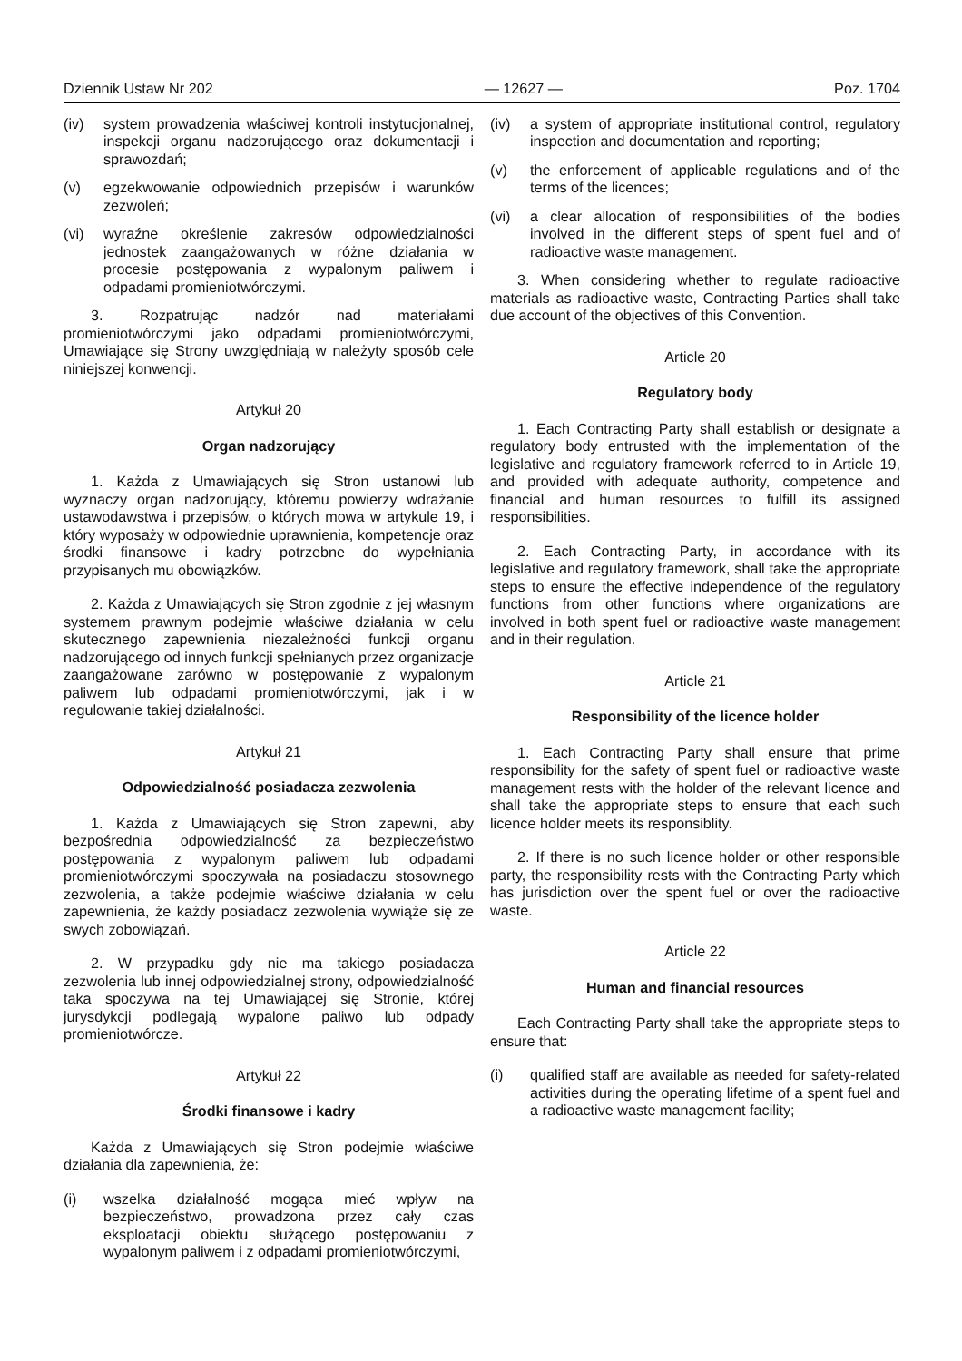Dziennik Ustaw Nr 202 — 12627 — Poz. 1704
(iv) system prowadzenia właściwej kontroli instytucjonalnej, inspekcji organu nadzorującego oraz dokumentacji i sprawozdań;
(v) egzekwowanie odpowiednich przepisów i warunków zezwoleń;
(vi) wyraźne określenie zakresów odpowiedzialności jednostek zaangażowanych w różne działania w procesie postępowania z wypalonym paliwem i odpadami promieniotwórczymi.
3. Rozpatrując nadzór nad materiałami promieniotwórczymi jako odpadami promieniotwórczymi, Umawiające się Strony uwzględniają w należyty sposób cele niniejszej konwencji.
Artykuł 20
Organ nadzorujący
1. Każda z Umawiających się Stron ustanowi lub wyznaczy organ nadzorujący, któremu powierzy wdrażanie ustawodawstwa i przepisów, o których mowa w artykule 19, i który wyposaży w odpowiednie uprawnienia, kompetencje oraz środki finansowe i kadry potrzebne do wypełniania przypisanych mu obowiązków.
2. Każda z Umawiających się Stron zgodnie z jej własnym systemem prawnym podejmie właściwe działania w celu skutecznego zapewnienia niezależności funkcji organu nadzorującego od innych funkcji spełnianych przez organizacje zaangażowane zarówno w postępowanie z wypalonym paliwem lub odpadami promieniotwórczymi, jak i w regulowanie takiej działalności.
Artykuł 21
Odpowiedzialność posiadacza zezwolenia
1. Każda z Umawiających się Stron zapewni, aby bezpośrednia odpowiedzialność za bezpieczeństwo postępowania z wypalonym paliwem lub odpadami promieniotwórczymi spoczywała na posiadaczu stosownego zezwolenia, a także podejmie właściwe działania w celu zapewnienia, że każdy posiadacz zezwolenia wywiąże się ze swych zobowiązań.
2. W przypadku gdy nie ma takiego posiadacza zezwolenia lub innej odpowiedzialnej strony, odpowiedzialność taka spoczywa na tej Umawiającej się Stronie, której jurysdykcji podlegają wypalone paliwo lub odpady promieniotwórcze.
Artykuł 22
Środki finansowe i kadry
Każda z Umawiających się Stron podejmie właściwe działania dla zapewnienia, że:
(i) wszelka działalność mogąca mieć wpływ na bezpieczeństwo, prowadzona przez cały czas eksploatacji obiektu służącego postępowaniu z wypalonym paliwem i z odpadami promieniotwórczymi,
(iv) a system of appropriate institutional control, regulatory inspection and documentation and reporting;
(v) the enforcement of applicable regulations and of the terms of the licences;
(vi) a clear allocation of responsibilities of the bodies involved in the different steps of spent fuel and of radioactive waste management.
3. When considering whether to regulate radioactive materials as radioactive waste, Contracting Parties shall take due account of the objectives of this Convention.
Article 20
Regulatory body
1. Each Contracting Party shall establish or designate a regulatory body entrusted with the implementation of the legislative and regulatory framework referred to in Article 19, and provided with adequate authority, competence and financial and human resources to fulfill its assigned responsibilities.
2. Each Contracting Party, in accordance with its legislative and regulatory framework, shall take the appropriate steps to ensure the effective independence of the regulatory functions from other functions where organizations are involved in both spent fuel or radioactive waste management and in their regulation.
Article 21
Responsibility of the licence holder
1. Each Contracting Party shall ensure that prime responsibility for the safety of spent fuel or radioactive waste management rests with the holder of the relevant licence and shall take the appropriate steps to ensure that each such licence holder meets its responsiblity.
2. If there is no such licence holder or other responsible party, the responsibility rests with the Contracting Party which has jurisdiction over the spent fuel or over the radioactive waste.
Article 22
Human and financial resources
Each Contracting Party shall take the appropriate steps to ensure that:
(i) qualified staff are available as needed for safety-related activities during the operating lifetime of a spent fuel and a radioactive waste management facility;